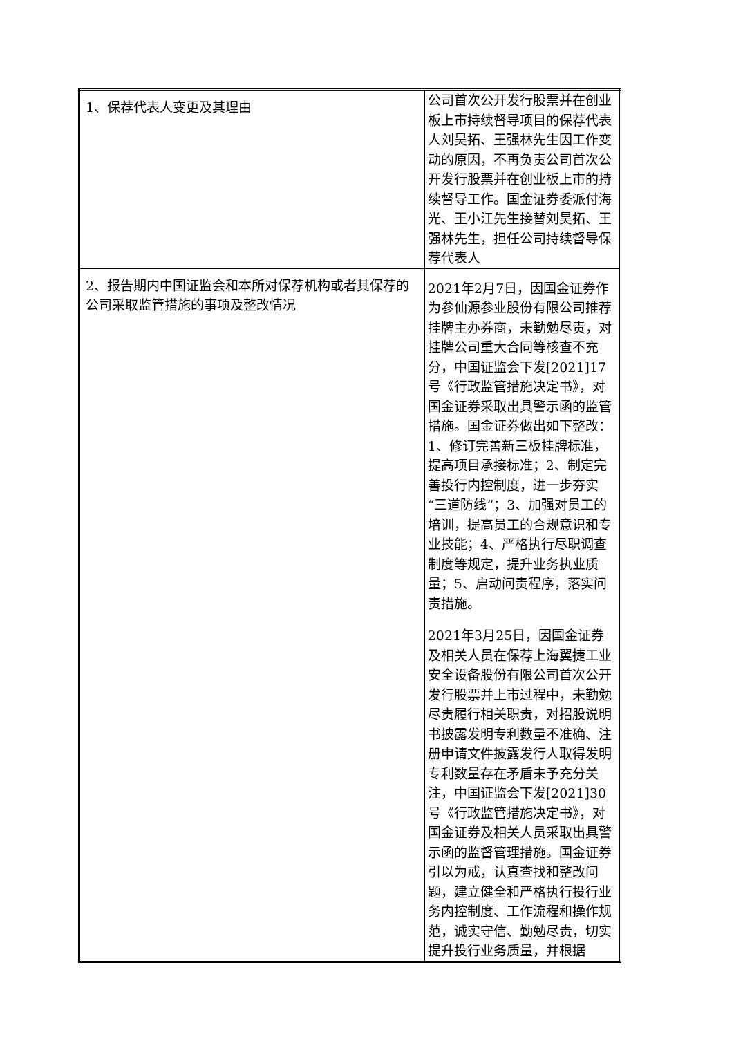| 1、保荐代表人变更及其理由 | 公司首次公开发行股票并在创业板上市持续督导项目的保荐代表人刘昊拓、王强林先生因工作变动的原因，不再负责公司首次公开发行股票并在创业板上市的持续督导工作。国金证券委派付海光、王小江先生接替刘昊拓、王强林先生，担任公司持续督导保荐代表人 |
| 2、报告期内中国证监会和本所对保荐机构或者其保荐的公司采取监管措施的事项及整改情况 | 2021年2月7日，因国金证券作为参仙源参业股份有限公司推荐挂牌主办券商，未勤勉尽责，对挂牌公司重大合同等核查不充分，中国证监会下发[2021]17号《行政监管措施决定书》，对国金证券采取出具警示函的监管措施。国金证券做出如下整改：1、修订完善新三板挂牌标准，提高项目承接标准；2、制定完善投行内控制度，进一步夯实“三道防线”；3、加强对员工的培训，提高员工的合规意识和专业技能；4、严格执行尽职调查制度等规定，提升业务执业质量；5、启动问责程序，落实问责措施。 2021年3月25日，因国金证券及相关人员在保荐上海翼捷工业安全设备股份有限公司首次公开发行股票并上市过程中，未勤勉尽责履行相关职责，对招股说明书披露发明专利数量不准确、注册申请文件披露发行人取得发明专利数量存在矛盾未予充分关注，中国证监会下发[2021]30号《行政监管措施决定书》，对国金证券及相关人员采取出具警示函的监督管理措施。国金证券引以为戒，认真查找和整改问题，建立健全和严格执行投行业务内控制度、工作流程和操作规范，诚实守信、勤勉尽责，切实提升投行业务质量，并根据 |